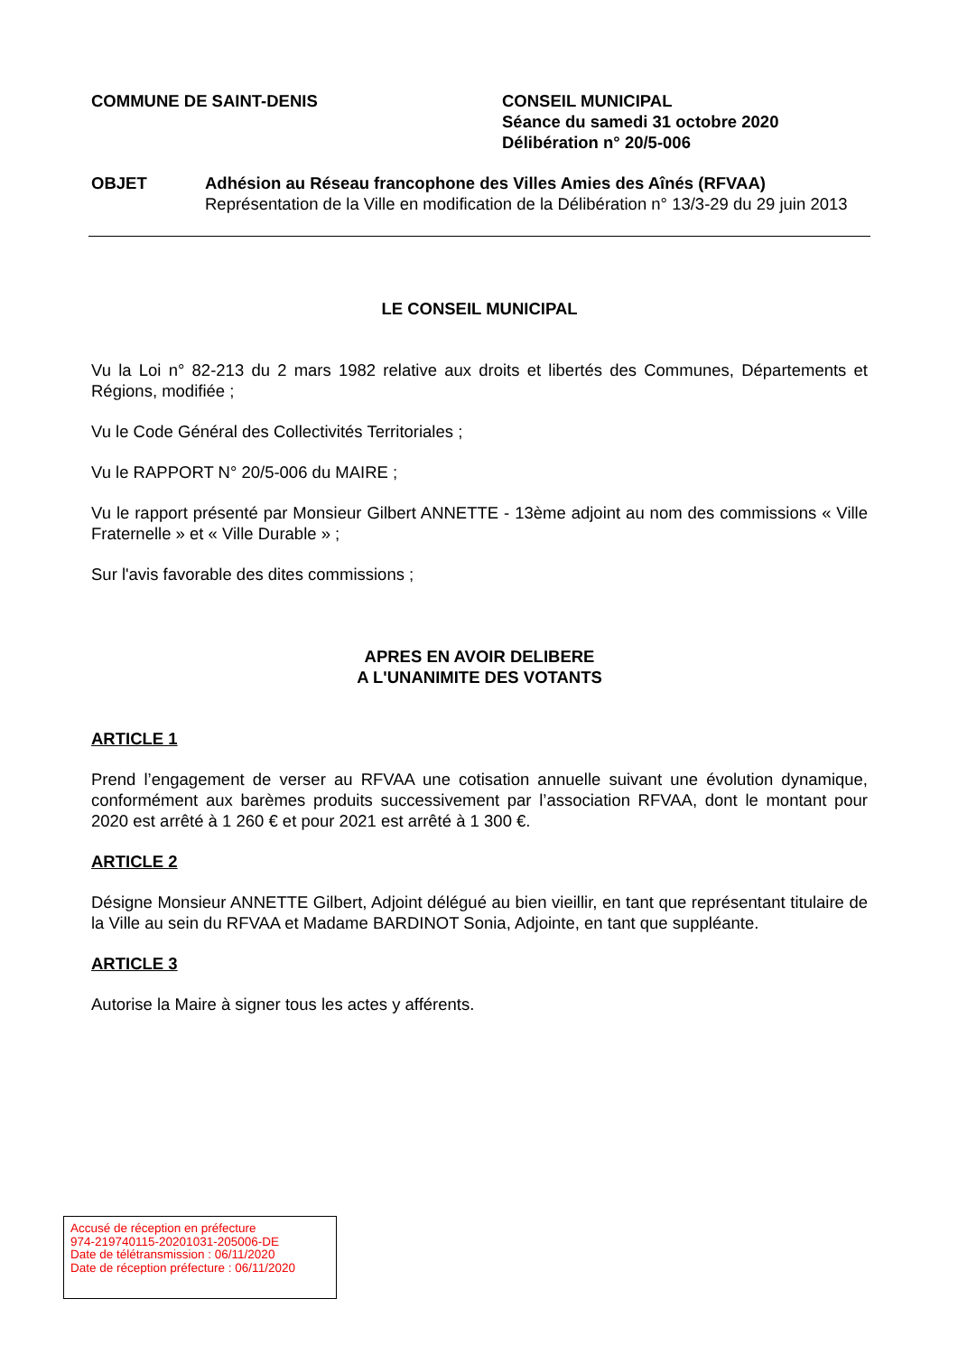COMMUNE DE SAINT-DENIS CONSEIL MUNICIPAL
Séance du samedi 31 octobre 2020
Délibération n° 20/5-006
OBJET Adhésion au Réseau francophone des Villes Amies des Aînés (RFVAA)
Représentation de la Ville en modification de la Délibération n° 13/3-29 du 29 juin 2013
LE CONSEIL MUNICIPAL
Vu la Loi n° 82-213 du 2 mars 1982 relative aux droits et libertés des Communes, Départements et Régions, modifiée ;
Vu le Code Général des Collectivités Territoriales ;
Vu le RAPPORT N° 20/5-006 du MAIRE ;
Vu le rapport présenté par Monsieur Gilbert ANNETTE - 13ème adjoint au nom des commissions « Ville Fraternelle » et « Ville Durable » ;
Sur l'avis favorable des dites commissions ;
APRES EN AVOIR DELIBERE
A L'UNANIMITE DES VOTANTS
ARTICLE 1
Prend l’engagement de verser au RFVAA une cotisation annuelle suivant une évolution dynamique, conformément aux barèmes produits successivement par l’association RFVAA, dont le montant pour 2020 est arrêté à 1 260 € et pour 2021 est arrêté à 1 300 €.
ARTICLE 2
Désigne Monsieur ANNETTE Gilbert, Adjoint délégué au bien vieillir, en tant que représentant titulaire de la Ville au sein du RFVAA et Madame BARDINOT Sonia, Adjointe, en tant que suppléante.
ARTICLE 3
Autorise la Maire à signer tous les actes y afférents.
Accusé de réception en préfecture
974-219740115-20201031-205006-DE
Date de télétransmission : 06/11/2020
Date de réception préfecture : 06/11/2020